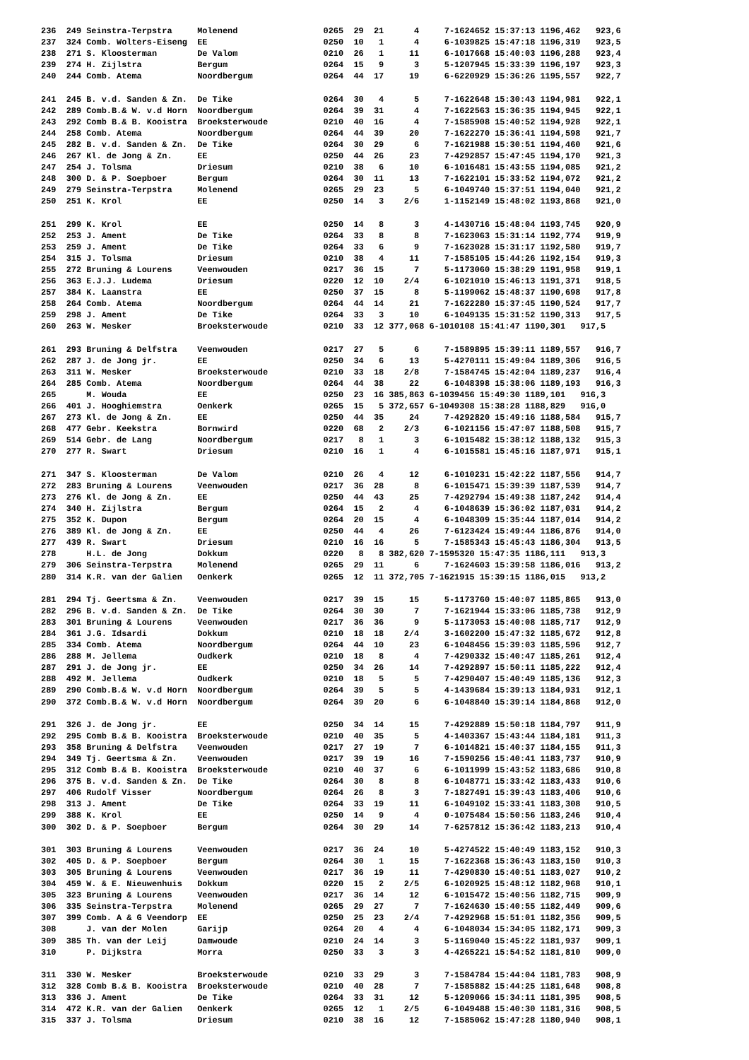236  249 Seinstra-Terpstra     Molenend                 0265  29  21      4     7-1624652 15:37:13 1196,462   923,6
237  324 Comb. Wolters-Eiseng  EE                       0250  10   1      4     6-1039825 15:47:18 1196,319   923,5
238  271 S. Kloosterman        De Valom                 0210  26   1     11     6-1017668 15:40:03 1196,288   923,4
239  274 H. Zijlstra           Bergum                   0264  15   9      3     5-1207945 15:33:39 1196,197   923,3
240  244 Comb. Atema           Noordbergum              0264  44  17     19     6-6220929 15:36:26 1195,557   922,7

241  245 B. v.d. Sanden & Zn.  De Tike                  0264  30   4      5     7-1622648 15:30:43 1194,981   922,1
242  289 Comb.B.& W. v.d Horn  Noordbergum              0264  39  31      4     7-1622563 15:36:35 1194,945   922,1
243  292 Comb B.& B. Kooistra  Broeksterwoude           0210  40  16      4     7-1585908 15:40:52 1194,928   922,1
244  258 Comb. Atema           Noordbergum              0264  44  39     20     7-1622270 15:36:41 1194,598   921,7
245  282 B. v.d. Sanden & Zn.  De Tike                  0264  30  29      6     7-1621988 15:30:51 1194,460   921,6
246  267 Kl. de Jong & Zn.     EE                       0250  44  26     23     7-4292857 15:47:45 1194,170   921,3
247  254 J. Tolsma             Driesum                  0210  38   6     10     6-1016481 15:43:55 1194,085   921,2
248  300 D. & P. Soepboer      Bergum                   0264  30  11     13     7-1622101 15:33:52 1194,072   921,2
249  279 Seinstra-Terpstra     Molenend                 0265  29  23      5     6-1049740 15:37:51 1194,040   921,2
250  251 K. Krol               EE                       0250  14   3    2/6     1-1152149 15:48:02 1193,868   921,0

251  299 K. Krol               EE                       0250  14   8      3     4-1430716 15:48:04 1193,745   920,9
252  253 J. Ament              De Tike                  0264  33   8      8     7-1623063 15:31:14 1192,774   919,9
253  259 J. Ament              De Tike                  0264  33   6      9     7-1623028 15:31:17 1192,580   919,7
254  315 J. Tolsma             Driesum                  0210  38   4     11     7-1585105 15:44:26 1192,154   919,3
255  272 Bruning & Lourens     Veenwouden               0217  36  15      7     5-1173060 15:38:29 1191,958   919,1
256  363 E.J.J. Ludema         Driesum                  0220  12  10    2/4     6-1021010 15:46:13 1191,371   918,5
257  384 K. Laanstra           EE                       0250  37  15      8     5-1199062 15:48:37 1190,698   917,8
258  264 Comb. Atema           Noordbergum              0264  44  14     21     7-1622280 15:37:45 1190,524   917,7
259  298 J. Ament              De Tike                  0264  33   3     10     6-1049135 15:31:52 1190,313   917,5
260  263 W. Mesker             Broeksterwoude           0210  33  12 377,068 6-1010108 15:41:47 1190,301   917,5

261  293 Bruning & Delfstra    Veenwouden               0217  27   5      6     7-1589895 15:39:11 1189,557   916,7
262  287 J. de Jong jr.        EE                       0250  34   6     13     5-4270111 15:49:04 1189,306   916,5
263  311 W. Mesker             Broeksterwoude           0210  33  18    2/8     7-1584745 15:42:04 1189,237   916,4
264  285 Comb. Atema           Noordbergum              0264  44  38     22     6-1048398 15:38:06 1189,193   916,3
265      M. Wouda              EE                       0250  23  16 385,863 6-1039456 15:49:30 1189,101   916,3
266  401 J. Hooghiemstra       Oenkerk                  0265  15   5 372,657 6-1049308 15:38:28 1188,829   916,0
267  273 Kl. de Jong & Zn.     EE                       0250  44  35     24     7-4292820 15:49:16 1188,584   915,7
268  477 Gebr. Keekstra        Bornwird                 0220  68   2    2/3     6-1021156 15:47:07 1188,508   915,7
269  514 Gebr. de Lang         Noordbergum              0217   8   1      3     6-1015482 15:38:12 1188,132   915,3
270  277 R. Swart              Driesum                  0210  16   1      4     6-1015581 15:45:16 1187,971   915,1

271  347 S. Kloosterman        De Valom                 0210  26   4     12     6-1010231 15:42:22 1187,556   914,7
272  283 Bruning & Lourens     Veenwouden               0217  36  28      8     6-1015471 15:39:39 1187,539   914,7
273  276 Kl. de Jong & Zn.     EE                       0250  44  43     25     7-4292794 15:49:38 1187,242   914,4
274  340 H. Zijlstra           Bergum                   0264  15   2      4     6-1048639 15:36:02 1187,031   914,2
275  352 K. Dupon              Bergum                   0264  20  15      4     6-1048309 15:35:44 1187,014   914,2
276  389 Kl. de Jong & Zn.     EE                       0250  44   4     26     7-6123424 15:49:44 1186,876   914,0
277  439 R. Swart              Driesum                  0210  16  16      5     7-1585343 15:45:43 1186,304   913,5
278      H.L. de Jong          Dokkum                   0220   8   8 382,620 7-1595320 15:47:35 1186,111   913,3
279  306 Seinstra-Terpstra     Molenend                 0265  29  11      6     7-1624603 15:39:58 1186,016   913,2
280  314 K.R. van der Galien   Oenkerk                  0265  12  11 372,705 7-1621915 15:39:15 1186,015   913,2

281  294 Tj. Geertsma & Zn.    Veenwouden               0217  39  15     15     5-1173760 15:40:07 1185,865   913,0
282  296 B. v.d. Sanden & Zn.  De Tike                  0264  30  30      7     7-1621944 15:33:06 1185,738   912,9
283  301 Bruning & Lourens     Veenwouden               0217  36  36      9     5-1173053 15:40:08 1185,717   912,9
284  361 J.G. Idsardi          Dokkum                   0210  18  18    2/4     3-1602200 15:47:32 1185,672   912,8
285  334 Comb. Atema           Noordbergum              0264  44  10     23     6-1048456 15:39:03 1185,596   912,7
286  288 M. Jellema            Oudkerk                  0210  18   8      4     7-4290332 15:40:47 1185,261   912,4
287  291 J. de Jong jr.        EE                       0250  34  26     14     7-4292897 15:50:11 1185,222   912,4
288  492 M. Jellema            Oudkerk                  0210  18   5      5     7-4290407 15:40:49 1185,136   912,3
289  290 Comb.B.& W. v.d Horn  Noordbergum              0264  39   5      5     4-1439684 15:39:13 1184,931   912,1
290  372 Comb.B.& W. v.d Horn  Noordbergum              0264  39  20      6     6-1048840 15:39:14 1184,868   912,0

291  326 J. de Jong jr.        EE                       0250  34  14     15     7-4292889 15:50:18 1184,797   911,9
292  295 Comb B.& B. Kooistra  Broeksterwoude           0210  40  35      5     4-1403367 15:43:44 1184,181   911,3
293  358 Bruning & Delfstra    Veenwouden               0217  27  19      7     6-1014821 15:40:37 1184,155   911,3
294  349 Tj. Geertsma & Zn.    Veenwouden               0217  39  19     16     7-1590256 15:40:41 1183,737   910,9
295  312 Comb B.& B. Kooistra  Broeksterwoude           0210  40  37      6     6-1011999 15:43:52 1183,686   910,8
296  375 B. v.d. Sanden & Zn.  De Tike                  0264  30   8      8     6-1048771 15:33:42 1183,433   910,6
297  406 Rudolf Visser         Noordbergum              0264  26   8      3     7-1827491 15:39:43 1183,406   910,6
298  313 J. Ament              De Tike                  0264  33  19     11     6-1049102 15:33:41 1183,308   910,5
299  388 K. Krol               EE                       0250  14   9      4     0-1075484 15:50:56 1183,246   910,4
300  302 D. & P. Soepboer      Bergum                   0264  30  29     14     7-6257812 15:36:42 1183,213   910,4

301  303 Bruning & Lourens     Veenwouden               0217  36  24     10     5-4274522 15:40:49 1183,152   910,3
302  405 D. & P. Soepboer      Bergum                   0264  30   1     15     7-1622368 15:36:43 1183,150   910,3
303  305 Bruning & Lourens     Veenwouden               0217  36  19     11     7-4290830 15:40:51 1183,027   910,2
304  459 W. & E. Nieuwenhuis   Dokkum                   0220  15   2    2/5     6-1020925 15:48:12 1182,968   910,1
305  323 Bruning & Lourens     Veenwouden               0217  36  14     12     6-1015472 15:40:56 1182,715   909,9
306  335 Seinstra-Terpstra     Molenend                 0265  29  27      7     7-1624630 15:40:55 1182,449   909,6
307  399 Comb. A & G Veendorp  EE                       0250  25  23    2/4     7-4292968 15:51:01 1182,356   909,5
308      J. van der Molen      Garijp                   0264  20   4      4     6-1048034 15:34:05 1182,171   909,3
309  385 Th. van der Leij      Damwoude                 0210  24  14      3     5-1169040 15:45:22 1181,937   909,1
310      P. Dijkstra           Morra                    0250  33   3      3     4-4265221 15:54:52 1181,810   909,0

311  330 W. Mesker             Broeksterwoude           0210  33  29      3     7-1584784 15:44:04 1181,783   908,9
312  328 Comb B.& B. Kooistra  Broeksterwoude           0210  40  28      7     7-1585882 15:44:25 1181,648   908,8
313  336 J. Ament              De Tike                  0264  33  31     12     5-1209066 15:34:11 1181,395   908,5
314  472 K.R. van der Galien   Oenkerk                  0265  12   1    2/5     6-1049488 15:40:30 1181,316   908,5
315  337 J. Tolsma             Driesum                  0210  38  16     12     7-1585062 15:47:28 1180,940   908,1